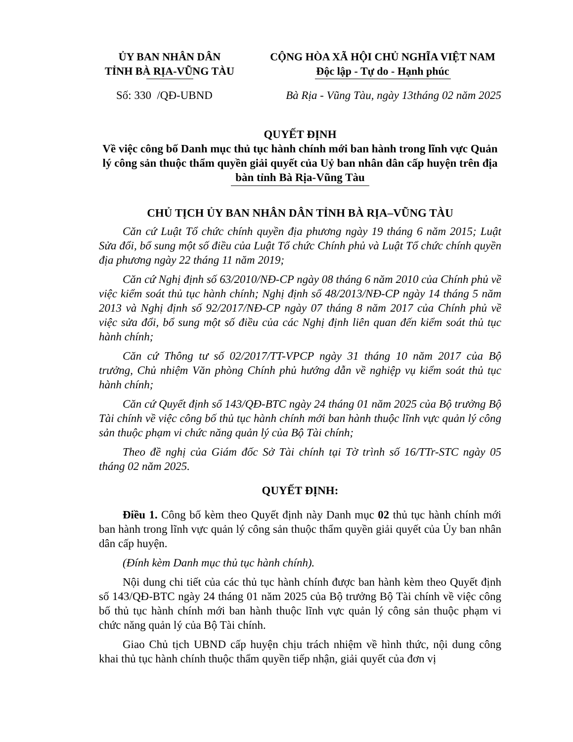ỦY BAN NHÂN DÂN
TỈNH BÀ RỊA-VŨNG TÀU
CỘNG HÒA XÃ HỘI CHỦ NGHĨA VIỆT NAM
Độc lập - Tự do - Hạnh phúc
Số: 330 /QĐ-UBND Bà Rịa - Vũng Tàu, ngày 13tháng 02 năm 2025
QUYẾT ĐỊNH
Về việc công bố Danh mục thủ tục hành chính mới ban hành trong lĩnh vực Quản lý công sản thuộc thẩm quyền giải quyết của Uỷ ban nhân dân cấp huyện trên địa bàn tỉnh Bà Rịa-Vũng Tàu
CHỦ TỊCH ỦY BAN NHÂN DÂN TỈNH BÀ RỊA–VŨNG TÀU
Căn cứ Luật Tổ chức chính quyền địa phương ngày 19 tháng 6 năm 2015; Luật Sửa đổi, bổ sung một số điều của Luật Tổ chức Chính phủ và Luật Tổ chức chính quyền địa phương ngày 22 tháng 11 năm 2019;
Căn cứ Nghị định số 63/2010/NĐ-CP ngày 08 tháng 6 năm 2010 của Chính phủ về việc kiểm soát thủ tục hành chính; Nghị định số 48/2013/NĐ-CP ngày 14 tháng 5 năm 2013 và Nghị định số 92/2017/NĐ-CP ngày 07 tháng 8 năm 2017 của Chính phủ về việc sửa đổi, bổ sung một số điều của các Nghị định liên quan đến kiểm soát thủ tục hành chính;
Căn cứ Thông tư số 02/2017/TT-VPCP ngày 31 tháng 10 năm 2017 của Bộ trưởng, Chủ nhiệm Văn phòng Chính phủ hướng dẫn về nghiệp vụ kiểm soát thủ tục hành chính;
Căn cứ Quyết định số 143/QĐ-BTC ngày 24 tháng 01 năm 2025 của Bộ trưởng Bộ Tài chính về việc công bố thủ tục hành chính mới ban hành thuộc lĩnh vực quản lý công sản thuộc phạm vi chức năng quản lý của Bộ Tài chính;
Theo đề nghị của Giám đốc Sở Tài chính tại Tờ trình số 16/TTr-STC ngày 05 tháng 02 năm 2025.
QUYẾT ĐỊNH:
Điều 1. Công bố kèm theo Quyết định này Danh mục 02 thủ tục hành chính mới ban hành trong lĩnh vực quản lý công sản thuộc thẩm quyền giải quyết của Ủy ban nhân dân cấp huyện.
(Đính kèm Danh mục thủ tục hành chính).
Nội dung chi tiết của các thủ tục hành chính được ban hành kèm theo Quyết định số 143/QĐ-BTC ngày 24 tháng 01 năm 2025 của Bộ trưởng Bộ Tài chính về việc công bố thủ tục hành chính mới ban hành thuộc lĩnh vực quản lý công sản thuộc phạm vi chức năng quản lý của Bộ Tài chính.
Giao Chủ tịch UBND cấp huyện chịu trách nhiệm về hình thức, nội dung công khai thủ tục hành chính thuộc thẩm quyền tiếp nhận, giải quyết của đơn vị